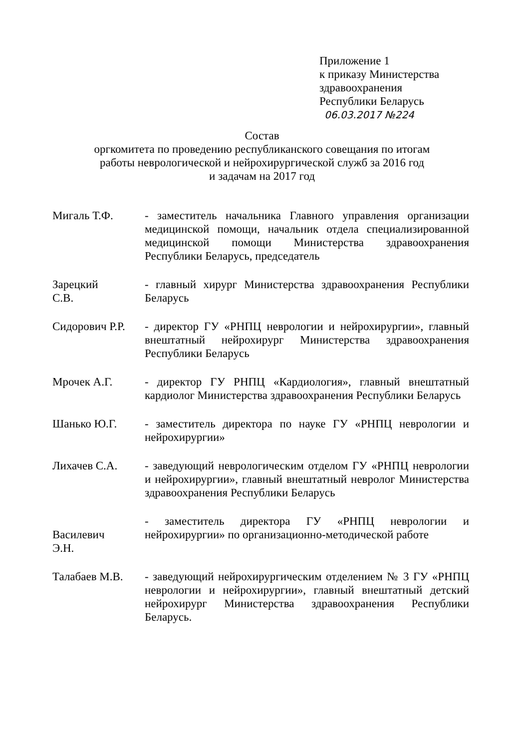Приложение 1
к приказу Министерства
здравоохранения
Республики Беларусь
06.03.2017 №224
Состав
оргкомитета по проведению республиканского совещания по итогам
работы неврологической и нейрохирургической служб за 2016 год
и задачам на 2017 год
Мигаль Т.Ф. - заместитель начальника Главного управления организации медицинской помощи, начальник отдела специализированной медицинской помощи Министерства здравоохранения Республики Беларусь, председатель
Зарецкий
С.В.
- главный хирург Министерства здравоохранения Республики Беларусь
Сидорович Р.Р.
- директор ГУ «РНПЦ неврологии и нейрохирургии», главный внештатный нейрохирург Министерства здравоохранения Республики Беларусь
Мрочек А.Г. - директор ГУ РНПЦ «Кардиология», главный внештатный кардиолог Министерства здравоохранения Республики Беларусь
Шанько Ю.Г. - заместитель директора по науке ГУ «РНПЦ неврологии и нейрохирургии»
Лихачев С.А. - заведующий неврологическим отделом ГУ «РНПЦ неврологии и нейрохирургии», главный внештатный невролог Министерства здравоохранения Республики Беларусь
Василевич
Э.Н.
- заместитель директора ГУ «РНПЦ неврологии и нейрохирургии» по организационно-методической работе
Талабаев М.В. - заведующий нейрохирургическим отделением № 3 ГУ «РНПЦ неврологии и нейрохирургии», главный внештатный детский нейрохирург Министерства здравоохранения Республики Беларусь.